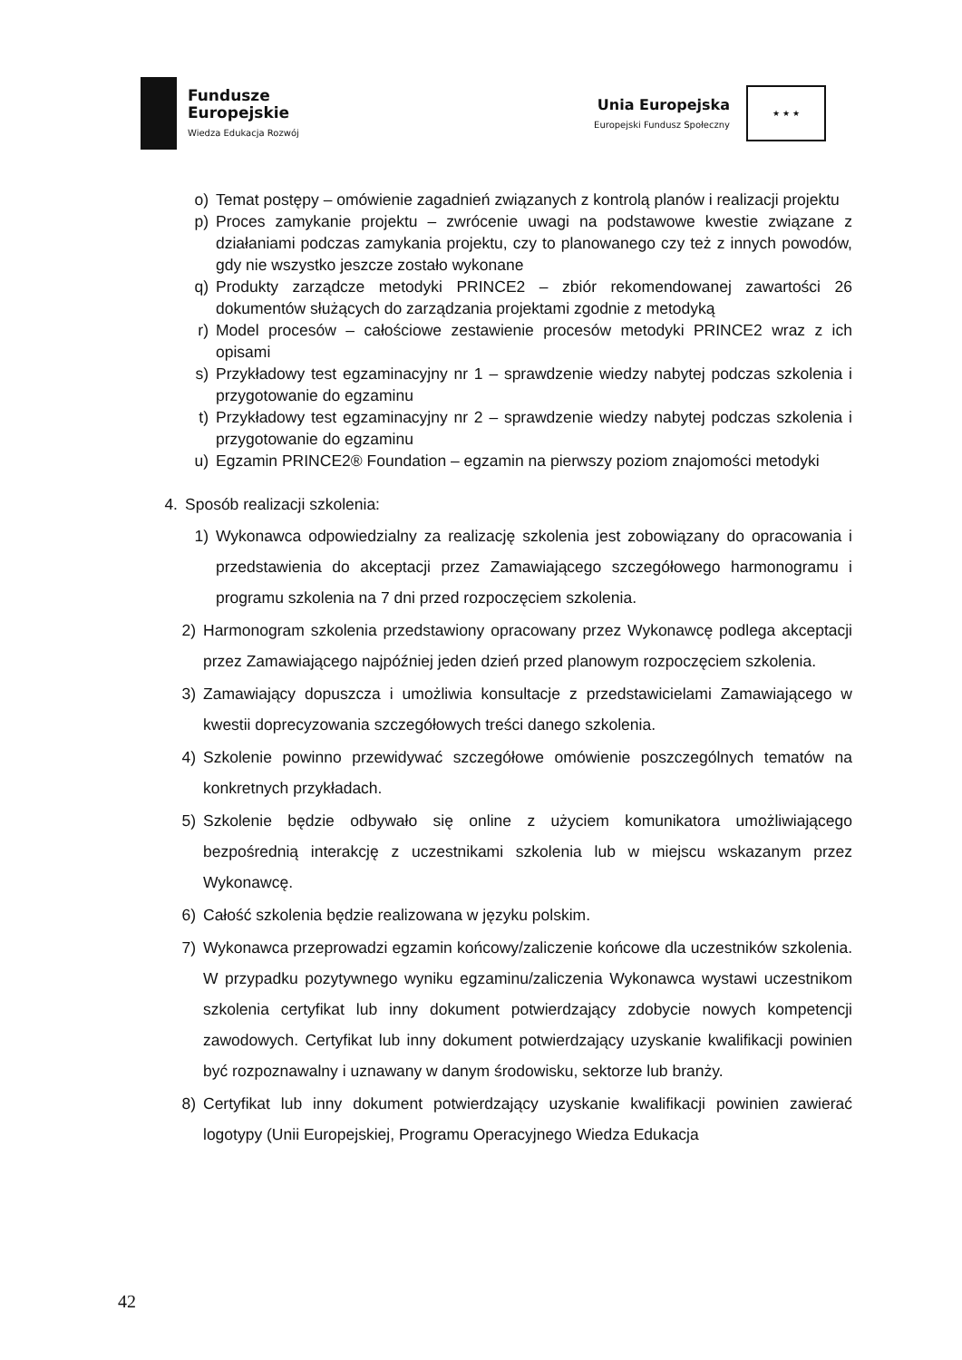Fundusze
Europejskie
Wiedza Edukacja Rozwój
Unia Europejska
Europejski Fundusz Społeczny
★ ★ ★
o) Temat postępy – omówienie zagadnień związanych z kontrolą planów i realizacji projektu
p) Proces zamykanie projektu – zwrócenie uwagi na podstawowe kwestie związane z działaniami podczas zamykania projektu, czy to planowanego czy też z innych powodów, gdy nie wszystko jeszcze zostało wykonane
q) Produkty zarządcze metodyki PRINCE2 – zbiór rekomendowanej zawartości 26 dokumentów służących do zarządzania projektami zgodnie z metodyką
r) Model procesów – całościowe zestawienie procesów metodyki PRINCE2 wraz z ich opisami
s) Przykładowy test egzaminacyjny nr 1 – sprawdzenie wiedzy nabytej podczas szkolenia i przygotowanie do egzaminu
t) Przykładowy test egzaminacyjny nr 2 – sprawdzenie wiedzy nabytej podczas szkolenia i przygotowanie do egzaminu
u) Egzamin PRINCE2® Foundation – egzamin na pierwszy poziom znajomości metodyki
4. Sposób realizacji szkolenia:
1) Wykonawca odpowiedzialny za realizację szkolenia jest zobowiązany do opracowania i przedstawienia do akceptacji przez Zamawiającego szczegółowego harmonogramu i programu szkolenia na 7 dni przed rozpoczęciem szkolenia.
2) Harmonogram szkolenia przedstawiony opracowany przez Wykonawcę podlega akceptacji przez Zamawiającego najpóźniej jeden dzień przed planowym rozpoczęciem szkolenia.
3) Zamawiający dopuszcza i umożliwia konsultacje z przedstawicielami Zamawiającego w kwestii doprecyzowania szczegółowych treści danego szkolenia.
4) Szkolenie powinno przewidywać szczegółowe omówienie poszczególnych tematów na konkretnych przykładach.
5) Szkolenie będzie odbywało się online z użyciem komunikatora umożliwiającego bezpośrednią interakcję z uczestnikami szkolenia lub w miejscu wskazanym przez Wykonawcę.
6) Całość szkolenia będzie realizowana w języku polskim.
7) Wykonawca przeprowadzi egzamin końcowy/zaliczenie końcowe dla uczestników szkolenia. W przypadku pozytywnego wyniku egzaminu/zaliczenia Wykonawca wystawi uczestnikom szkolenia certyfikat lub inny dokument potwierdzający zdobycie nowych kompetencji zawodowych. Certyfikat lub inny dokument potwierdzający uzyskanie kwalifikacji powinien być rozpoznawalny i uznawany w danym środowisku, sektorze lub branży.
8) Certyfikat lub inny dokument potwierdzający uzyskanie kwalifikacji powinien zawierać logotypy (Unii Europejskiej, Programu Operacyjnego Wiedza Edukacja
42